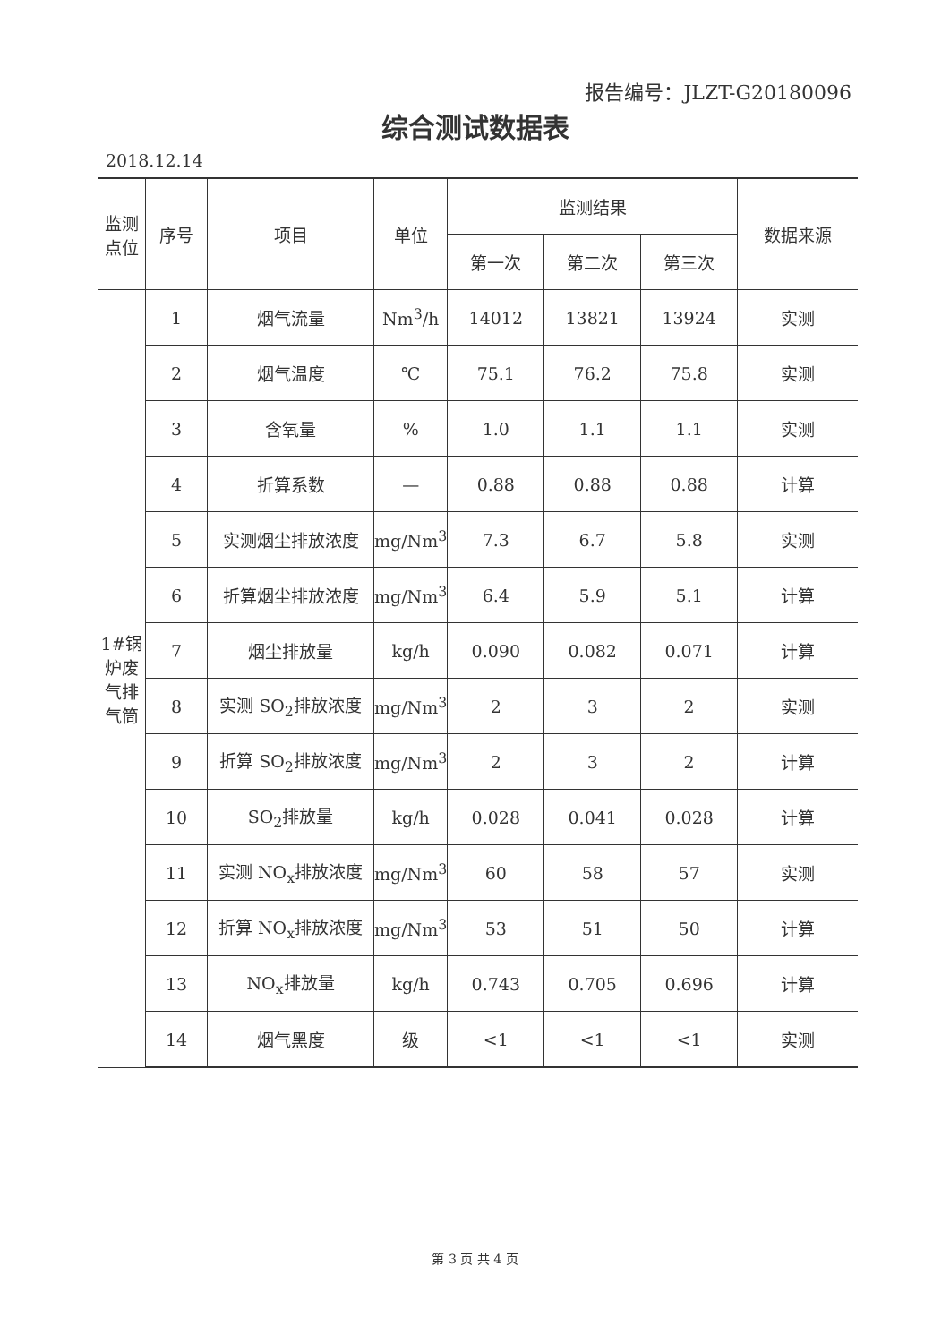报告编号：JLZT-G20180096
综合测试数据表
2018.12.14
| 监测 点位 | 序号 | 项目 | 单位 | 监测结果 | | | 数据来源 |
| --- | --- | --- | --- | --- | --- | --- | --- |
| | | | | 第一次 | 第二次 | 第三次 | |
| 1#锅 炉废 气排 气筒 | 1 | 烟气流量 | Nm<sup>3</sup>/h | 14012 | 13821 | 13924 | 实测 |
| | 2 | 烟气温度 | ℃ | 75.1 | 76.2 | 75.8 | 实测 |
| | 3 | 含氧量 | % | 1.0 | 1.1 | 1.1 | 实测 |
| | 4 | 折算系数 | — | 0.88 | 0.88 | 0.88 | 计算 |
| | 5 | 实测烟尘排放浓度 | mg/Nm<sup>3</sup> | 7.3 | 6.7 | 5.8 | 实测 |
| | 6 | 折算烟尘排放浓度 | mg/Nm<sup>3</sup> | 6.4 | 5.9 | 5.1 | 计算 |
| | 7 | 烟尘排放量 | kg/h | 0.090 | 0.082 | 0.071 | 计算 |
| | 8 | 实测 SO<sub>2</sub>排放浓度 | mg/Nm<sup>3</sup> | 2 | 3 | 2 | 实测 |
| | 9 | 折算 SO<sub>2</sub>排放浓度 | mg/Nm<sup>3</sup> | 2 | 3 | 2 | 计算 |
| | 10 | SO<sub>2</sub>排放量 | kg/h | 0.028 | 0.041 | 0.028 | 计算 |
| | 11 | 实测 NO<sub>x</sub>排放浓度 | mg/Nm<sup>3</sup> | 60 | 58 | 57 | 实测 |
| | 12 | 折算 NO<sub>x</sub>排放浓度 | mg/Nm<sup>3</sup> | 53 | 51 | 50 | 计算 |
| | 13 | NO<sub>x</sub>排放量 | kg/h | 0.743 | 0.705 | 0.696 | 计算 |
| | 14 | 烟气黑度 | 级 | <1 | <1 | <1 | 实测 |
第 3 页 共 4 页